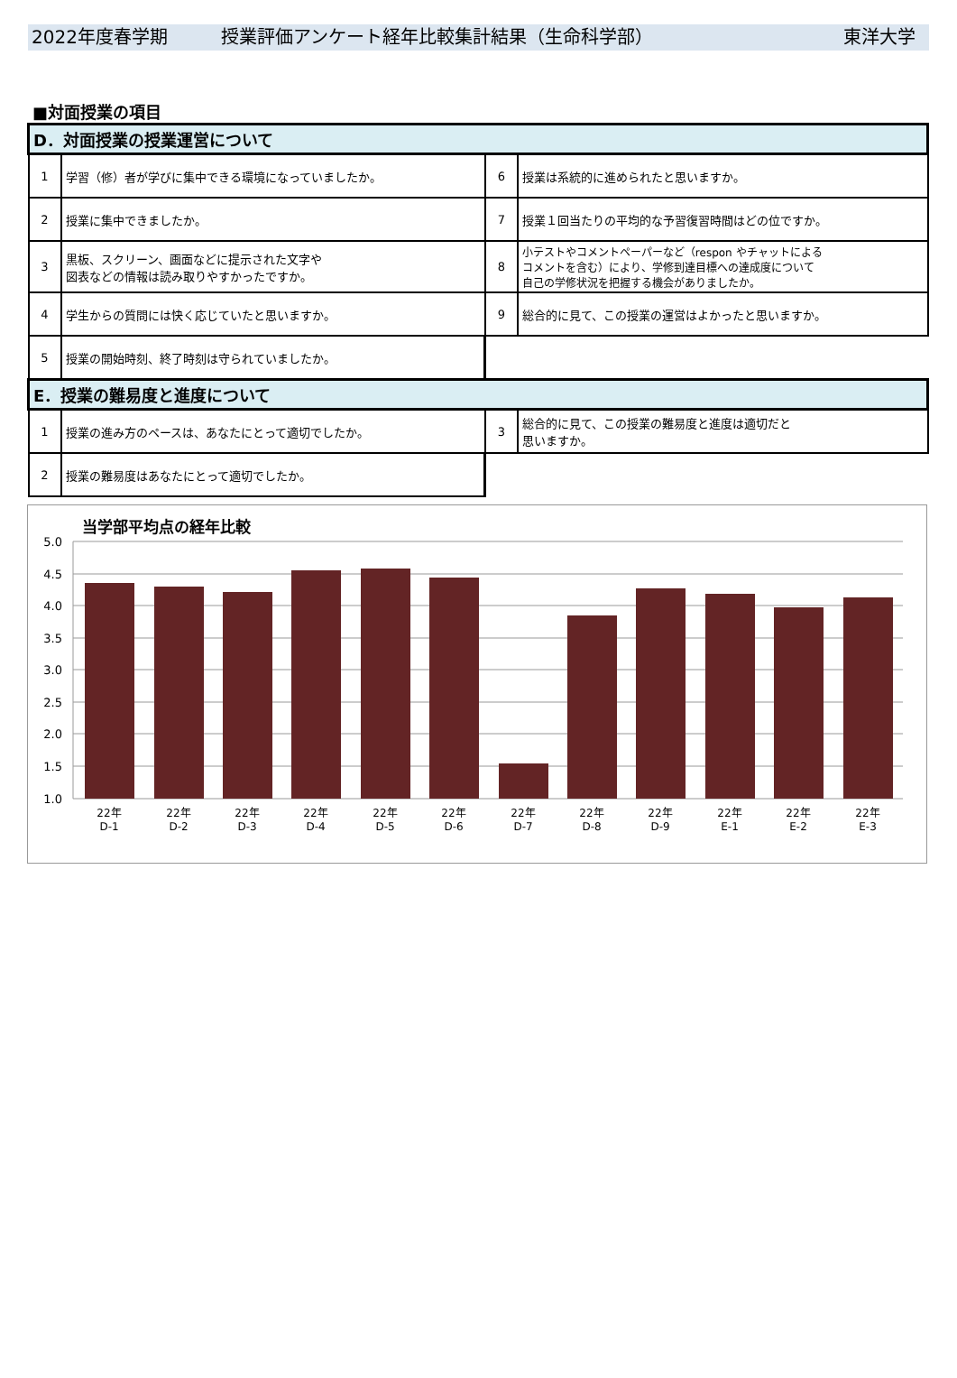2022年度春学期 授業評価アンケート経年比較集計結果（生命科学部） 東洋大学
■対面授業の項目
| D．対面授業の授業運営について | | | |
| 1 | 学習（修）者が学びに集中できる環境になっていましたか。 | 6 | 授業は系統的に進められたと思いますか。 |
| 2 | 授業に集中できましたか。 | 7 | 授業１回当たりの平均的な予習復習時間はどの位ですか。 |
| 3 | 黒板、スクリーン、画面などに提示された文字や 図表などの情報は読み取りやすかったですか。 | 8 | 小テストやコメントペーパーなど（respon やチャットによる コメントを含む）により、学修到達目標への達成度について 自己の学修状況を把握する機会がありましたか。 |
| 4 | 学生からの質問には快く応じていたと思いますか。 | 9 | 総合的に見て、この授業の運営はよかったと思いますか。 |
| 5 | 授業の開始時刻、終了時刻は守られていましたか。 | | |
| E．授業の難易度と進度について | | | |
| 1 | 授業の進み方のペースは、あなたにとって適切でしたか。 | 3 | 総合的に見て、この授業の難易度と進度は適切だと 思いますか。 |
| 2 | 授業の難易度はあなたにとって適切でしたか。 | | |
当学部平均点の経年比較
5.0
4.5
4.0
3.5
3.0
2.5
2.0
1.5
1.0
22年
D-1
22年
D-2
22年
D-3
22年
D-4
22年
D-5
22年
D-6
22年
D-7
22年
D-8
22年
D-9
22年
E-1
22年
E-2
22年
E-3